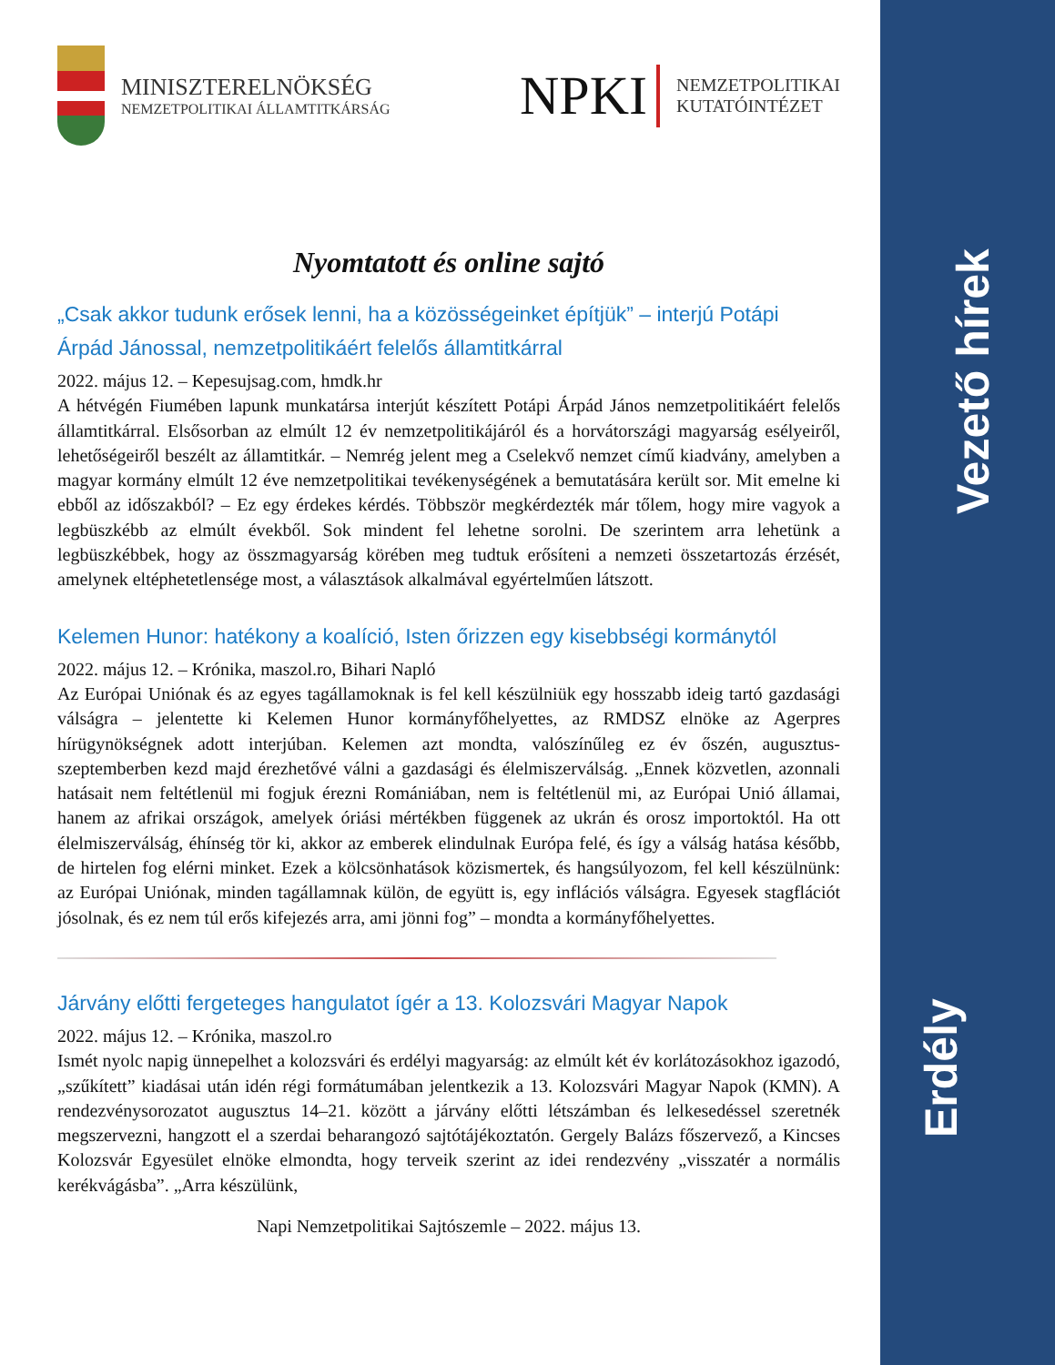Vezető hírek
Erdély
MINISZTERELNÖKSÉG
NEMZETPOLITIKAI ÁLLAMTITKÁRSÁG
NPKI
NEMZETPOLITIKAI
KUTATÓINTÉZET
Nyomtatott és online sajtó
„Csak akkor tudunk erősek lenni, ha a közösségeinket építjük” – interjú Potápi Árpád Jánossal, nemzetpolitikáért felelős államtitkárral
2022. május 12. – Kepesujsag.com, hmdk.hr
A hétvégén Fiumében lapunk munkatársa interjút készített Potápi Árpád János nemzetpolitikáért felelős államtitkárral. Elsősorban az elmúlt 12 év nemzetpolitikájáról és a horvátországi magyarság esélyeiről, lehetőségeiről beszélt az államtitkár. – Nemrég jelent meg a Cselekvő nemzet című kiadvány, amelyben a magyar kormány elmúlt 12 éve nemzetpolitikai tevékenységének a bemutatására került sor. Mit emelne ki ebből az időszakból? – Ez egy érdekes kérdés. Többször megkérdezték már tőlem, hogy mire vagyok a legbüszkébb az elmúlt évekből. Sok mindent fel lehetne sorolni. De szerintem arra lehetünk a legbüszkébbek, hogy az összmagyarság körében meg tudtuk erősíteni a nemzeti összetartozás érzését, amelynek eltéphetetlensége most, a választások alkalmával egyértelműen látszott.
Kelemen Hunor: hatékony a koalíció, Isten őrizzen egy kisebbségi kormánytól
2022. május 12. – Krónika, maszol.ro, Bihari Napló
Az Európai Uniónak és az egyes tagállamoknak is fel kell készülniük egy hosszabb ideig tartó gazdasági válságra – jelentette ki Kelemen Hunor kormányfőhelyettes, az RMDSZ elnöke az Agerpres hírügynökségnek adott interjúban. Kelemen azt mondta, valószínűleg ez év őszén, augusztus-szeptemberben kezd majd érezhetővé válni a gazdasági és élelmiszerválság. „Ennek közvetlen, azonnali hatásait nem feltétlenül mi fogjuk érezni Romániában, nem is feltétlenül mi, az Európai Unió államai, hanem az afrikai országok, amelyek óriási mértékben függenek az ukrán és orosz importoktól. Ha ott élelmiszerválság, éhínség tör ki, akkor az emberek elindulnak Európa felé, és így a válság hatása később, de hirtelen fog elérni minket. Ezek a kölcsönhatások közismertek, és hangsúlyozom, fel kell készülnünk: az Európai Uniónak, minden tagállamnak külön, de együtt is, egy inflációs válságra. Egyesek stagflációt jósolnak, és ez nem túl erős kifejezés arra, ami jönni fog” – mondta a kormányfőhelyettes.
Járvány előtti fergeteges hangulatot ígér a 13. Kolozsvári Magyar Napok
2022. május 12. – Krónika, maszol.ro
Ismét nyolc napig ünnepelhet a kolozsvári és erdélyi magyarság: az elmúlt két év korlátozásokhoz igazodó, „szűkített” kiadásai után idén régi formátumában jelentkezik a 13. Kolozsvári Magyar Napok (KMN). A rendezvénysorozatot augusztus 14–21. között a járvány előtti létszámban és lelkesedéssel szeretnék megszervezni, hangzott el a szerdai beharangozó sajtótájékoztatón. Gergely Balázs főszervező, a Kincses Kolozsvár Egyesület elnöke elmondta, hogy terveik szerint az idei rendezvény „visszatér a normális kerékvágásba”. „Arra készülünk,
Napi Nemzetpolitikai Sajtószemle – 2022. május 13.